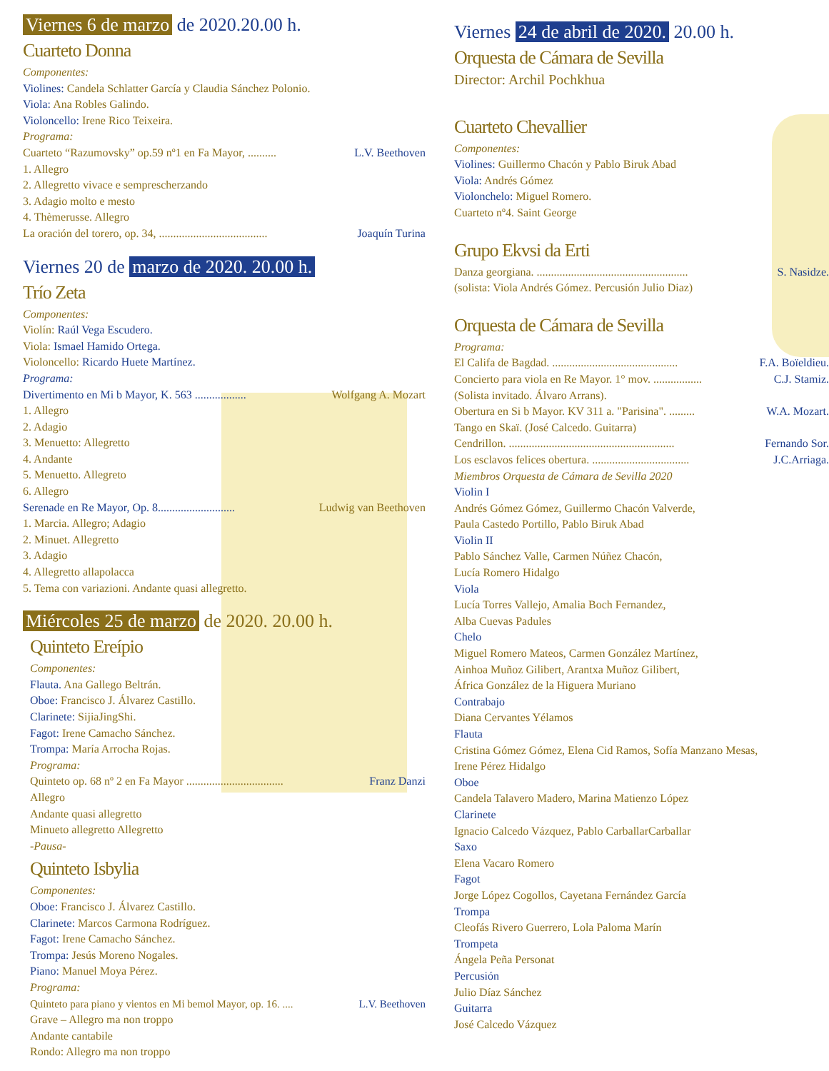Viernes 6 de marzo de 2020.20.00 h.
Cuarteto Donna
Componentes:
Violines: Candela Schlatter García y Claudia Sánchez Polonio.
Viola: Ana Robles Galindo.
Violoncello: Irene Rico Teixeira.
Programa:
Cuarteto “Razumovsky” op.59 nº1 en Fa Mayor, .......... L.V. Beethoven
1. Allegro
2. Allegretto vivace e semprescherzando
3. Adagio molto e mesto
4. Thèmerusse. Allegro
La oración del torero, op. 34, ...................................... Joaquín Turina
Viernes 20 de marzo de 2020. 20.00 h.
Trío Zeta
Componentes:
Violín: Raúl Vega Escudero.
Viola: Ismael Hamido Ortega.
Violoncello: Ricardo Huete Martínez.
Programa:
Divertimento en Mi b Mayor, K. 563 .................. Wolfgang A. Mozart
1. Allegro
2. Adagio
3. Menuetto: Allegretto
4. Andante
5. Menuetto. Allegreto
6. Allegro
Serenade en Re Mayor, Op. 8........................... Ludwig van Beethoven
1. Marcia. Allegro; Adagio
2. Minuet. Allegretto
3. Adagio
4. Allegretto allapolacca
5. Tema con variazioni. Andante quasi allegretto.
Miércoles 25 de marzo de 2020. 20.00 h.
Quinteto Ereípio
Componentes:
Flauta. Ana Gallego Beltrán.
Oboe: Francisco J. Álvarez Castillo.
Clarinete: SijiaJingShi.
Fagot: Irene Camacho Sánchez.
Trompa: María Arrocha Rojas.
Programa:
Quinteto op. 68 nº 2 en Fa Mayor .................................. Franz Danzi
Allegro
Andante quasi allegretto
Minueto allegretto Allegretto
-Pausa-
Quinteto Isbylia
Componentes:
Oboe: Francisco J. Álvarez Castillo.
Clarinete: Marcos Carmona Rodríguez.
Fagot: Irene Camacho Sánchez.
Trompa: Jesús Moreno Nogales.
Piano: Manuel Moya Pérez.
Programa:
Quinteto para piano y vientos en Mi bemol Mayor, op. 16. .... L.V. Beethoven
Grave – Allegro ma non troppo
Andante cantabile
Rondo: Allegro ma non troppo
Viernes 24 de abril de 2020. 20.00 h.
Orquesta de Cámara de Sevilla
Director: Archil Pochkhua
Cuarteto Chevallier
Componentes:
Violines: Guillermo Chacón y Pablo Biruk Abad
Viola: Andrés Gómez
Violonchelo: Miguel Romero.
Cuarteto nº4. Saint George
Grupo Ekvsi da Erti
Danza georgiana. ..................................................... S. Nasidze.
(solista: Viola Andrés Gómez. Percusión Julio Diaz)
Orquesta de Cámara de Sevilla
Programa:
El Califa de Bagdad. ............................................ F.A. Boïeldieu.
Concierto para viola en Re Mayor. 1° mov. ................. C.J. Stamiz.
(Solista invitado. Álvaro Arrans).
Obertura en Si b Mayor. KV 311 a. "Parisina". ......... W.A. Mozart.
Tango en Skaï. (José Calcedo. Guitarra)
Cendrillon. .......................................................... Fernando Sor.
Los esclavos felices obertura. .................................. J.C.Arriaga.
Miembros Orquesta de Cámara de Sevilla 2020
Violin I
Andrés Gómez Gómez, Guillermo Chacón Valverde,
Paula Castedo Portillo, Pablo Biruk Abad
Violin II
Pablo Sánchez Valle, Carmen Núñez Chacón,
Lucía Romero Hidalgo
Viola
Lucía Torres Vallejo, Amalia Boch Fernandez,
Alba Cuevas Padules
Chelo
Miguel Romero Mateos, Carmen González Martínez,
Ainhoa Muñoz Gilibert, Arantxa Muñoz Gilibert,
África González de la Higuera Muriano
Contrabajo
Diana Cervantes Yélamos
Flauta
Cristina Gómez Gómez, Elena Cid Ramos, Sofía Manzano Mesas,
Irene Pérez Hidalgo
Oboe
Candela Talavero Madero, Marina Matienzo López
Clarinete
Ignacio Calcedo Vázquez, Pablo CarballarCarballar
Saxo
Elena Vacaro Romero
Fagot
Jorge López Cogollos, Cayetana Fernández García
Trompa
Cleofás Rivero Guerrero, Lola Paloma Marín
Trompeta
Ángela Peña Personat
Percusión
Julio Díaz Sánchez
Guitarra
José Calcedo Vázquez